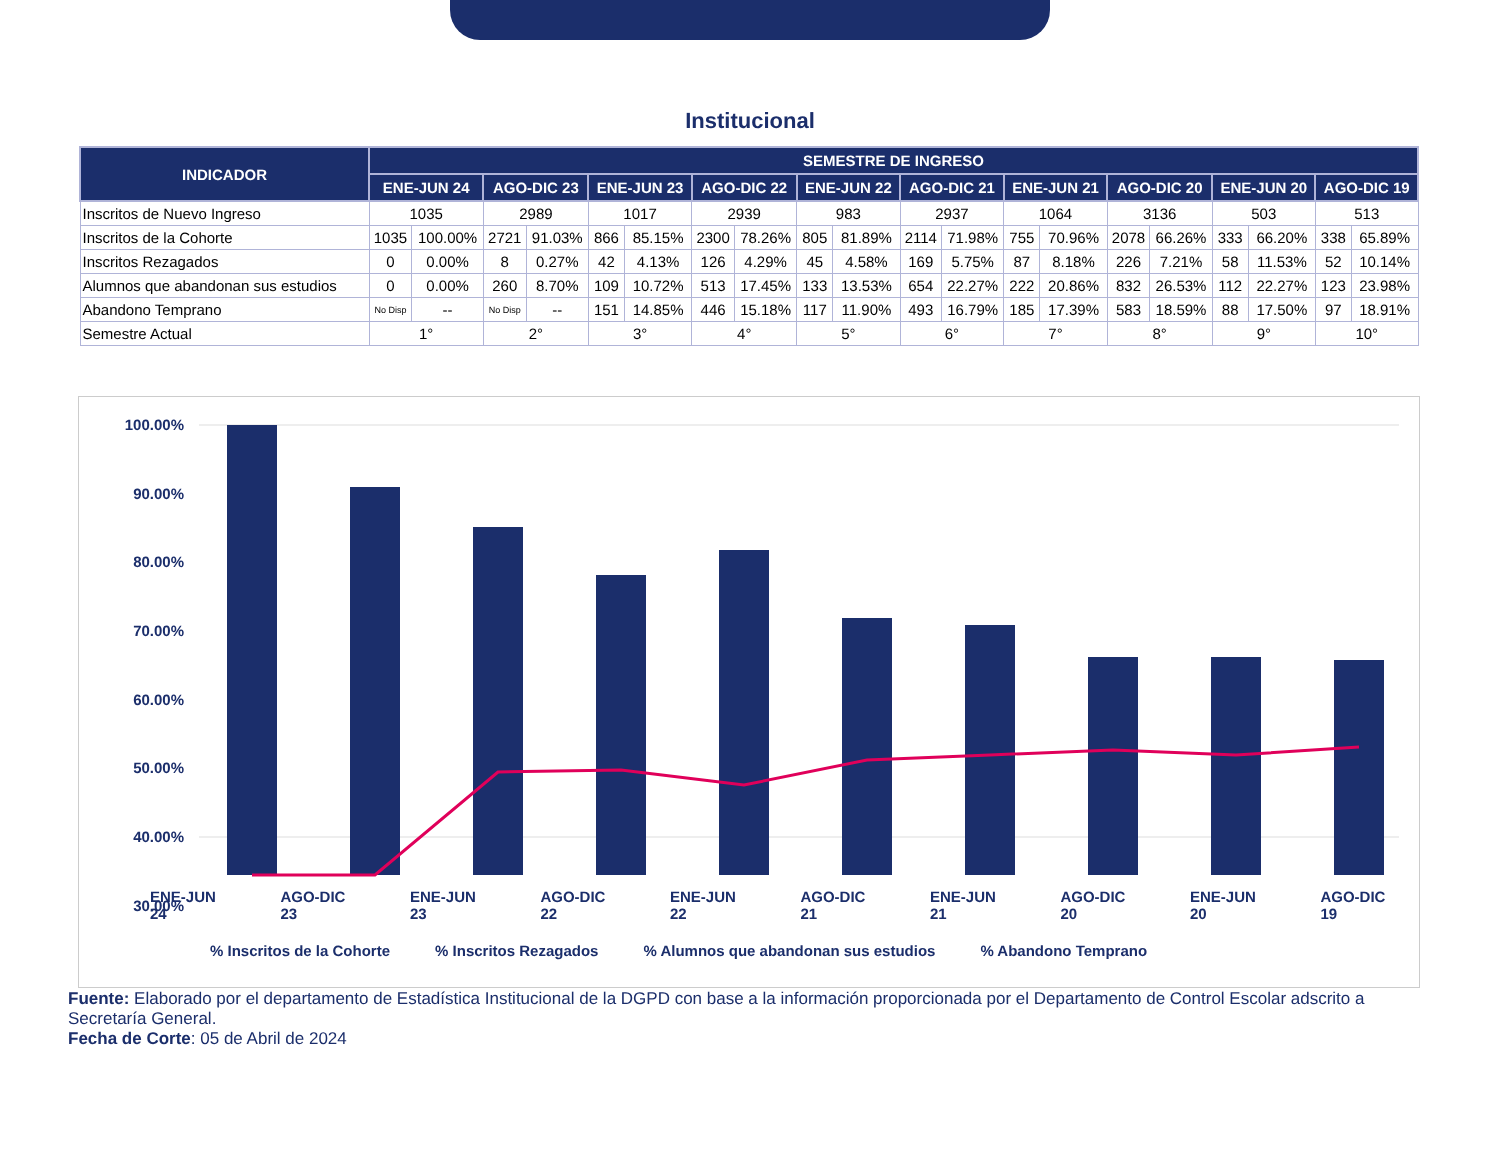Institucional
| INDICADOR | SEMESTRE DE INGRESO | | | | | | | | | | | | | | | | | | | |
| --- | --- | --- | --- | --- | --- | --- | --- | --- | --- | --- | --- | --- | --- | --- | --- | --- | --- | --- | --- | --- |
| | ENE-JUN 24 | | AGO-DIC 23 | | ENE-JUN 23 | | AGO-DIC 22 | | ENE-JUN 22 | | AGO-DIC 21 | | ENE-JUN 21 | | AGO-DIC 20 | | ENE-JUN 20 | | AGO-DIC 19 | |
| Inscritos de Nuevo Ingreso | 1035 | | 2989 | | 1017 | | 2939 | | 983 | | 2937 | | 1064 | | 3136 | | 503 | | 513 | |
| Inscritos de la Cohorte | 1035 | 100.00% | 2721 | 91.03% | 866 | 85.15% | 2300 | 78.26% | 805 | 81.89% | 2114 | 71.98% | 755 | 70.96% | 2078 | 66.26% | 333 | 66.20% | 338 | 65.89% |
| Inscritos Rezagados | 0 | 0.00% | 8 | 0.27% | 42 | 4.13% | 126 | 4.29% | 45 | 4.58% | 169 | 5.75% | 87 | 8.18% | 226 | 7.21% | 58 | 11.53% | 52 | 10.14% |
| Alumnos que abandonan sus estudios | 0 | 0.00% | 260 | 8.70% | 109 | 10.72% | 513 | 17.45% | 133 | 13.53% | 654 | 22.27% | 222 | 20.86% | 832 | 26.53% | 112 | 22.27% | 123 | 23.98% |
| Abandono Temprano | No Disp | -- | No Disp | -- | 151 | 14.85% | 446 | 15.18% | 117 | 11.90% | 493 | 16.79% | 185 | 17.39% | 583 | 18.59% | 88 | 17.50% | 97 | 18.91% |
| Semestre Actual | 1° | | 2° | | 3° | | 4° | | 5° | | 6° | | 7° | | 8° | | 9° | | 10° | |
100.00%
90.00%
80.00%
70.00%
60.00%
50.00%
40.00%
30.00%
.
ENE-JUN 24 AGO-DIC 23 ENE-JUN 23 AGO-DIC 22 ENE-JUN 22 AGO-DIC 21 ENE-JUN 21 AGO-DIC 20 ENE-JUN 20 AGO-DIC 19
% Inscritos de la Cohorte% Inscritos Rezagados% Alumnos que abandonan sus estudios% Abandono Temprano
Fuente: Elaborado por el departamento de Estadística Institucional de la DGPD con base a la información proporcionada por el Departamento de Control Escolar adscrito a Secretaría General.
Fecha de Corte: 05 de Abril de 2024